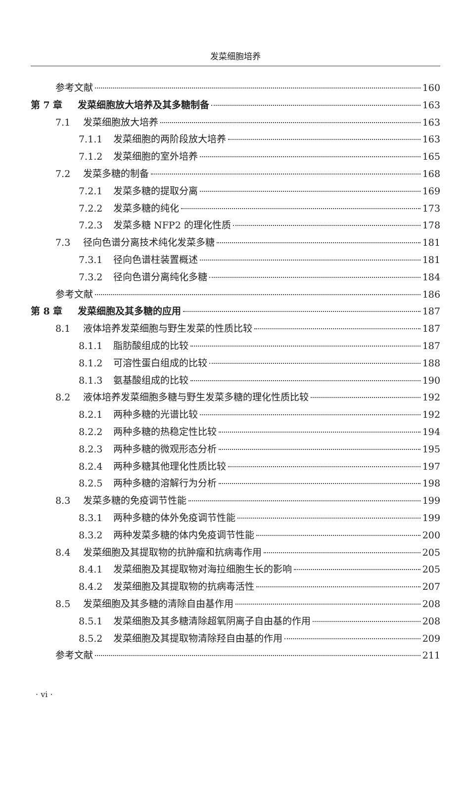发菜细胞培养
参考文献 160
第 7 章 发菜细胞放大培养及其多糖制备 163
7.1 发菜细胞放大培养 163
7.1.1 发菜细胞的两阶段放大培养 163
7.1.2 发菜细胞的室外培养 165
7.2 发菜多糖的制备 168
7.2.1 发菜多糖的提取分离 169
7.2.2 发菜多糖的纯化 173
7.2.3 发菜多糖 NFP2 的理化性质 178
7.3 径向色谱分离技术纯化发菜多糖 181
7.3.1 径向色谱柱装置概述 181
7.3.2 径向色谱分离纯化多糖 184
参考文献 186
第 8 章 发菜细胞及其多糖的应用 187
8.1 液体培养发菜细胞与野生发菜的性质比较 187
8.1.1 脂肪酸组成的比较 187
8.1.2 可溶性蛋白组成的比较 188
8.1.3 氨基酸组成的比较 190
8.2 液体培养发菜细胞多糖与野生发菜多糖的理化性质比较 192
8.2.1 两种多糖的光谱比较 192
8.2.2 两种多糖的热稳定性比较 194
8.2.3 两种多糖的微观形态分析 195
8.2.4 两种多糖其他理化性质比较 197
8.2.5 两种多糖的溶解行为分析 198
8.3 发菜多糖的免疫调节性能 199
8.3.1 两种多糖的体外免疫调节性能 199
8.3.2 两种发菜多糖的体内免疫调节性能 200
8.4 发菜细胞及其提取物的抗肿瘤和抗病毒作用 205
8.4.1 发菜细胞及其提取物对海拉细胞生长的影响 205
8.4.2 发菜细胞及其提取物的抗病毒活性 207
8.5 发菜细胞及其多糖的清除自由基作用 208
8.5.1 发菜细胞及其多糖清除超氧阴离子自由基的作用 208
8.5.2 发菜细胞及其提取物清除羟自由基的作用 209
参考文献 211
· vi ·